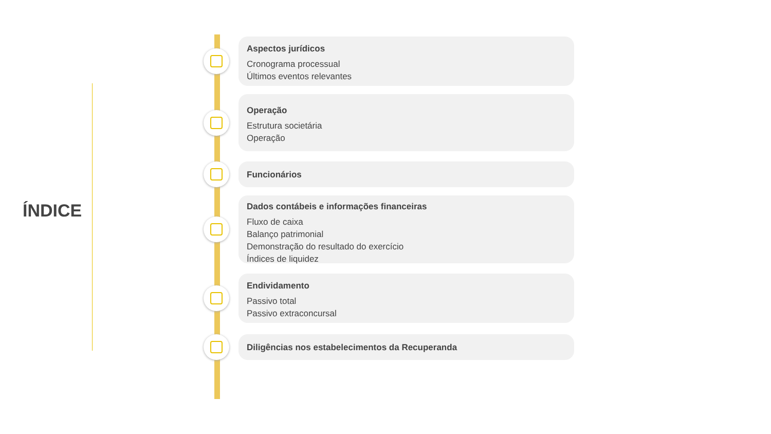ÍNDICE
Aspectos jurídicos
Cronograma processual
Últimos eventos relevantes
Operação
Estrutura societária
Operação
Funcionários
Dados contábeis e informações financeiras
Fluxo de caixa
Balanço patrimonial
Demonstração do resultado do exercício
Índices de liquidez
Endividamento
Passivo total
Passivo extraconcursal
Diligências nos estabelecimentos da Recuperanda